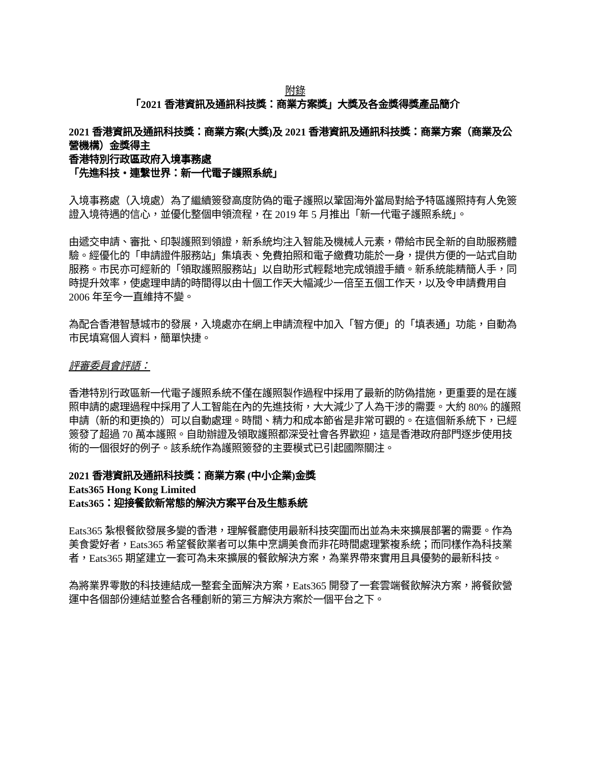附錄
「2021 香港資訊及通訊科技獎：商業方案獎」大獎及各金獎得獎產品簡介
2021 香港資訊及通訊科技獎：商業方案(大獎)及 2021 香港資訊及通訊科技獎：商業方案（商業及公營機構）金獎得主
香港特別行政區政府入境事務處
「先進科技・連繫世界：新一代電子護照系統」
入境事務處（入境處）為了繼續簽發高度防偽的電子護照以鞏固海外當局對給予特區護照持有人免簽證入境待遇的信心，並優化整個申領流程，在 2019 年 5 月推出「新一代電子護照系統」。
由遞交申請、審批、印製護照到領證，新系統均注入智能及機械人元素，帶給市民全新的自助服務體驗。經優化的「申請證件服務站」集填表、免費拍照和電子繳費功能於一身，提供方便的一站式自助服務。市民亦可經新的「領取護照服務站」以自助形式輕鬆地完成領證手續。新系統能精簡人手，同時提升效率，使處理申請的時間得以由十個工作天大幅減少一倍至五個工作天，以及令申請費用自 2006 年至今一直維持不變。
為配合香港智慧城市的發展，入境處亦在網上申請流程中加入「智方便」的「填表通」功能，自動為市民填寫個人資料，簡單快捷。
評審委員會評語：
香港特別行政區新一代電子護照系統不僅在護照製作過程中採用了最新的防偽措施，更重要的是在護照申請的處理過程中採用了人工智能在內的先進技術，大大減少了人為干涉的需要。大約 80% 的護照申請（新的和更換的）可以自動處理。時間、精力和成本節省是非常可觀的。在這個新系統下，已經簽發了超過 70 萬本護照。自助辦證及領取護照都深受社會各界歡迎，這是香港政府部門逐步使用技術的一個很好的例子。該系統作為護照簽發的主要模式已引起國際關注。
2021 香港資訊及通訊科技獎：商業方案 (中小企業)金獎
Eats365 Hong Kong Limited
Eats365：迎接餐飲新常態的解決方案平台及生態系統
Eats365 紮根餐飲發展多變的香港，理解餐廳使用最新科技突圍而出並為未來擴展部署的需要。作為美食愛好者，Eats365 希望餐飲業者可以集中烹調美食而非花時間處理繁複系統；而同樣作為科技業者，Eats365 期望建立一套可為未來擴展的餐飲解決方案，為業界帶來實用且具優勢的最新科技。
為將業界零散的科技連結成一整套全面解決方案，Eats365 開發了一套雲端餐飲解決方案，將餐飲營運中各個部份連結並整合各種創新的第三方解決方案於一個平台之下。